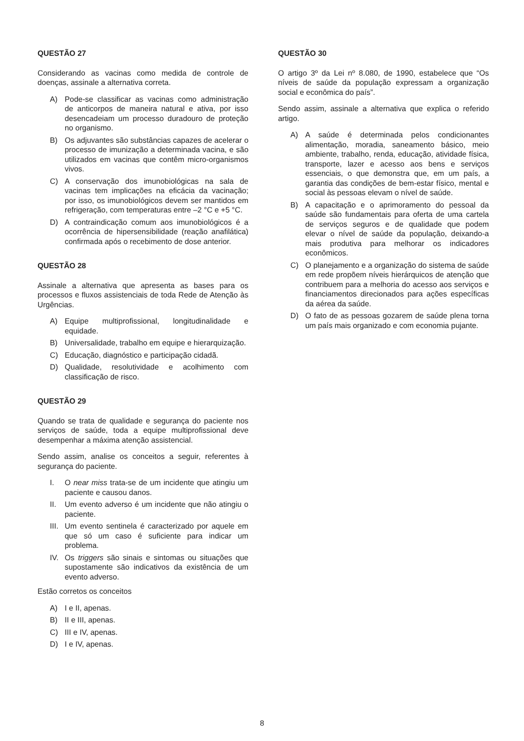QUESTÃO 27
Considerando as vacinas como medida de controle de doenças, assinale a alternativa correta.
A) Pode-se classificar as vacinas como administração de anticorpos de maneira natural e ativa, por isso desencadeiam um processo duradouro de proteção no organismo.
B) Os adjuvantes são substâncias capazes de acelerar o processo de imunização a determinada vacina, e são utilizados em vacinas que contêm micro-organismos vivos.
C) A conservação dos imunobiológicas na sala de vacinas tem implicações na eficácia da vacinação; por isso, os imunobiológicos devem ser mantidos em refrigeração, com temperaturas entre –2 °C e +5 °C.
D) A contraindicação comum aos imunobiológicos é a ocorrência de hipersensibilidade (reação anafilática) confirmada após o recebimento de dose anterior.
QUESTÃO 28
Assinale a alternativa que apresenta as bases para os processos e fluxos assistenciais de toda Rede de Atenção às Urgências.
A) Equipe multiprofissional, longitudinalidade e equidade.
B) Universalidade, trabalho em equipe e hierarquização.
C) Educação, diagnóstico e participação cidadã.
D) Qualidade, resolutividade e acolhimento com classificação de risco.
QUESTÃO 29
Quando se trata de qualidade e segurança do paciente nos serviços de saúde, toda a equipe multiprofissional deve desempenhar a máxima atenção assistencial.
Sendo assim, analise os conceitos a seguir, referentes à segurança do paciente.
I. O near miss trata-se de um incidente que atingiu um paciente e causou danos.
II. Um evento adverso é um incidente que não atingiu o paciente.
III. Um evento sentinela é caracterizado por aquele em que só um caso é suficiente para indicar um problema.
IV. Os triggers são sinais e sintomas ou situações que supostamente são indicativos da existência de um evento adverso.
Estão corretos os conceitos
A) I e II, apenas.
B) II e III, apenas.
C) III e IV, apenas.
D) I e IV, apenas.
QUESTÃO 30
O artigo 3º da Lei nº 8.080, de 1990, estabelece que “Os níveis de saúde da população expressam a organização social e econômica do país”.
Sendo assim, assinale a alternativa que explica o referido artigo.
A) A saúde é determinada pelos condicionantes alimentação, moradia, saneamento básico, meio ambiente, trabalho, renda, educação, atividade física, transporte, lazer e acesso aos bens e serviços essenciais, o que demonstra que, em um país, a garantia das condições de bem-estar físico, mental e social às pessoas elevam o nível de saúde.
B) A capacitação e o aprimoramento do pessoal da saúde são fundamentais para oferta de uma cartela de serviços seguros e de qualidade que podem elevar o nível de saúde da população, deixando-a mais produtiva para melhorar os indicadores econômicos.
C) O planejamento e a organização do sistema de saúde em rede propõem níveis hierárquicos de atenção que contribuem para a melhoria do acesso aos serviços e financiamentos direcionados para ações específicas da aérea da saúde.
D) O fato de as pessoas gozarem de saúde plena torna um país mais organizado e com economia pujante.
8